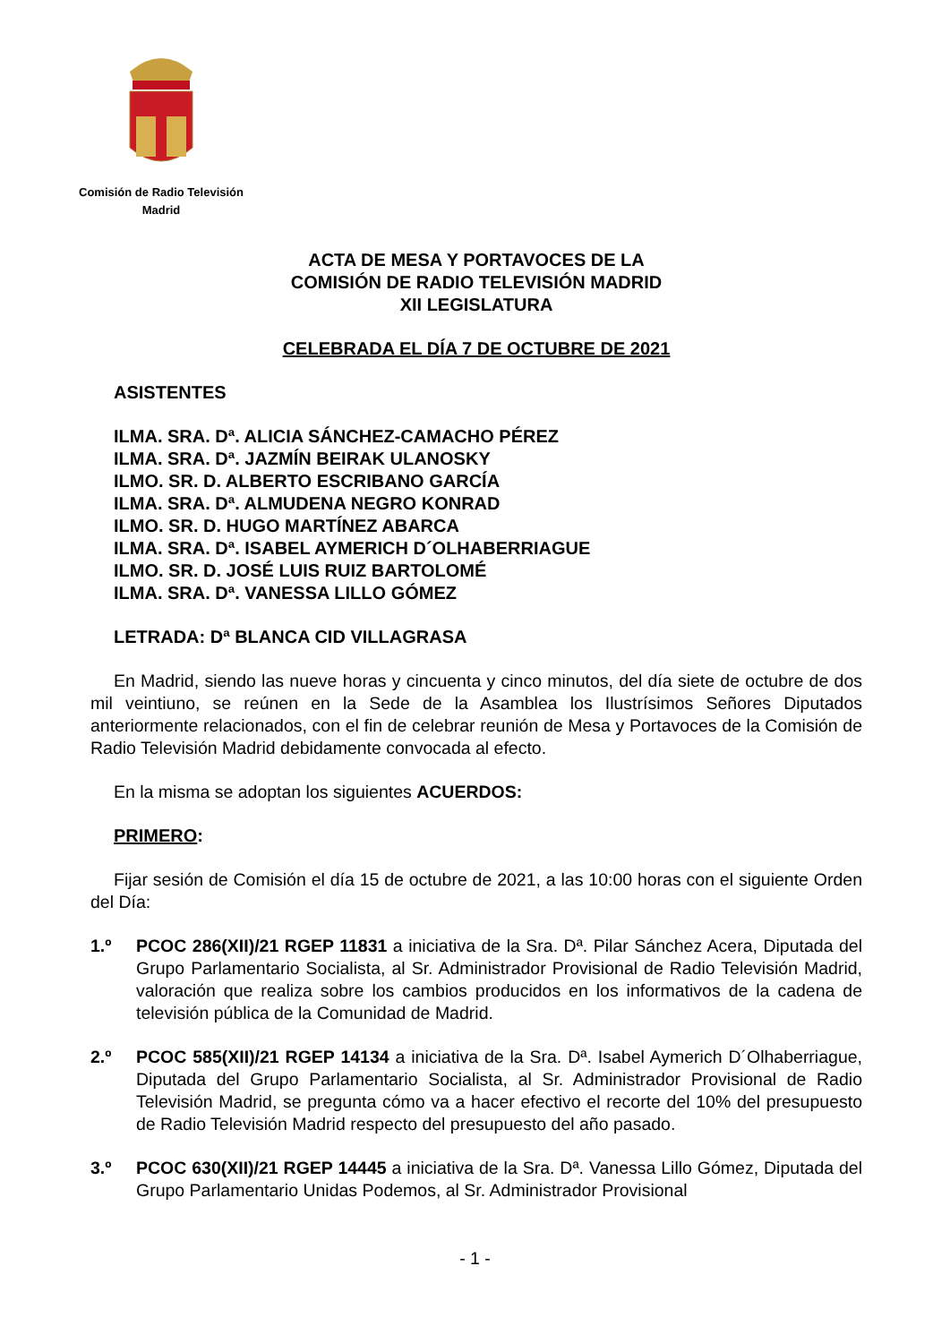Comisión de Radio Televisión
Madrid
ACTA DE MESA Y PORTAVOCES DE LA
COMISIÓN DE RADIO TELEVISIÓN MADRID
XII LEGISLATURA
CELEBRADA EL DÍA 7 DE OCTUBRE DE 2021
ASISTENTES
ILMA. SRA. Dª. ALICIA SÁNCHEZ-CAMACHO PÉREZ
ILMA. SRA. Dª. JAZMÍN BEIRAK ULANOSKY
ILMO. SR. D. ALBERTO ESCRIBANO GARCÍA
ILMA. SRA. Dª. ALMUDENA NEGRO KONRAD
ILMO. SR. D. HUGO MARTÍNEZ ABARCA
ILMA. SRA. Dª. ISABEL AYMERICH D´OLHABERRIAGUE
ILMO. SR. D. JOSÉ LUIS RUIZ BARTOLOMÉ
ILMA. SRA. Dª. VANESSA LILLO GÓMEZ
LETRADA: Dª BLANCA CID VILLAGRASA
En Madrid, siendo las nueve horas y cincuenta y cinco minutos, del día siete de octubre de dos mil veintiuno, se reúnen en la Sede de la Asamblea los Ilustrísimos Señores Diputados anteriormente relacionados, con el fin de celebrar reunión de Mesa y Portavoces de la Comisión de Radio Televisión Madrid debidamente convocada al efecto.
En la misma se adoptan los siguientes ACUERDOS:
PRIMERO:
Fijar sesión de Comisión el día 15 de octubre de 2021, a las 10:00 horas con el siguiente Orden del Día:
1.º PCOC 286(XII)/21 RGEP 11831 a iniciativa de la Sra. Dª. Pilar Sánchez Acera, Diputada del Grupo Parlamentario Socialista, al Sr. Administrador Provisional de Radio Televisión Madrid, valoración que realiza sobre los cambios producidos en los informativos de la cadena de televisión pública de la Comunidad de Madrid.
2.º PCOC 585(XII)/21 RGEP 14134 a iniciativa de la Sra. Dª. Isabel Aymerich D´Olhaberriague, Diputada del Grupo Parlamentario Socialista, al Sr. Administrador Provisional de Radio Televisión Madrid, se pregunta cómo va a hacer efectivo el recorte del 10% del presupuesto de Radio Televisión Madrid respecto del presupuesto del año pasado.
3.º PCOC 630(XII)/21 RGEP 14445 a iniciativa de la Sra. Dª. Vanessa Lillo Gómez, Diputada del Grupo Parlamentario Unidas Podemos, al Sr. Administrador Provisional
- 1 -